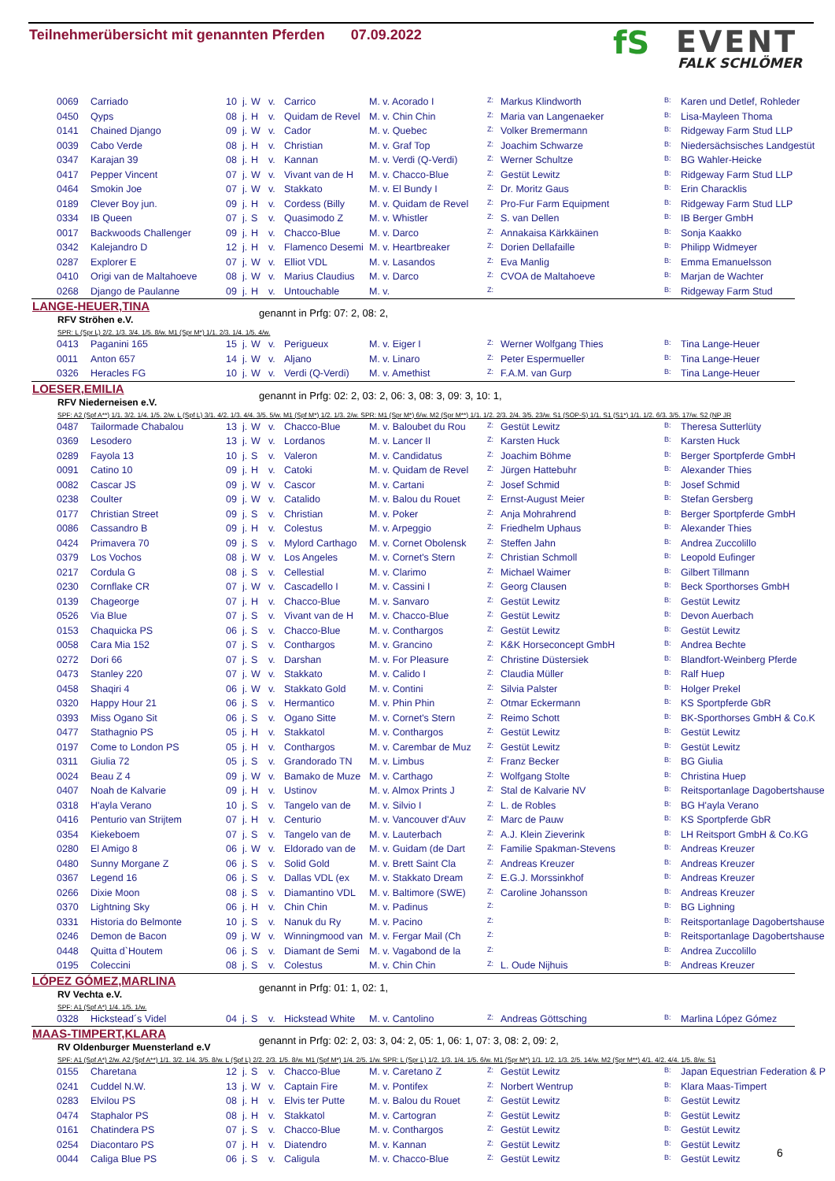Teilnehmerübersicht mit genannten Pferden 07.09.2022
fS
EVENT
FALK SCHLÖMER
| 0069 | Carriado | 10 | j. | W | v. | Carrico | M. v. Acorado I | Z: | Markus Klindworth | B: | Karen und Detlef, Rohleder |
| 0450 | Qyps | 08 | j. | H | v. | Quidam de Revel | M. v. Chin Chin | Z: | Maria van Langenaeker | B: | Lisa-Mayleen Thoma |
| 0141 | Chained Django | 09 | j. | W | v. | Cador | M. v. Quebec | Z: | Volker Bremermann | B: | Ridgeway Farm Stud LLP |
| 0039 | Cabo Verde | 08 | j. | H | v. | Christian | M. v. Graf Top | Z: | Joachim Schwarze | B: | Niedersächsisches Landgestüt |
| 0347 | Karajan 39 | 08 | j. | H | v. | Kannan | M. v. Verdi (Q-Verdi) | Z: | Werner Schultze | B: | BG Wahler-Heicke |
| 0417 | Pepper Vincent | 07 | j. | W | v. | Vivant van de H | M. v. Chacco-Blue | Z: | Gestüt Lewitz | B: | Ridgeway Farm Stud LLP |
| 0464 | Smokin Joe | 07 | j. | W | v. | Stakkato | M. v. El Bundy I | Z: | Dr. Moritz Gaus | B: | Erin Characklis |
| 0189 | Clever Boy jun. | 09 | j. | H | v. | Cordess (Billy | M. v. Quidam de Revel | Z: | Pro-Fur Farm Equipment | B: | Ridgeway Farm Stud LLP |
| 0334 | IB Queen | 07 | j. | S | v. | Quasimodo Z | M. v. Whistler | Z: | S. van Dellen | B: | IB Berger GmbH |
| 0017 | Backwoods Challenger | 09 | j. | H | v. | Chacco-Blue | M. v. Darco | Z: | Annakaisa Kärkkäinen | B: | Sonja Kaakko |
| 0342 | Kalejandro D | 12 | j. | H | v. | Flamenco Desemi | M. v. Heartbreaker | Z: | Dorien Dellafaille | B: | Philipp Widmeyer |
| 0287 | Explorer E | 07 | j. | W | v. | Elliot VDL | M. v. Lasandos | Z: | Eva Manlig | B: | Emma Emanuelsson |
| 0410 | Origi van de Maltahoeve | 08 | j. | W | v. | Marius Claudius | M. v. Darco | Z: | CVOA de Maltahoeve | B: | Marjan de Wachter |
| 0268 | Django de Paulanne | 09 | j. | H | v. | Untouchable | M. v. | Z: | | B: | Ridgeway Farm Stud |
LANGE-HEUER,TINA
genannt in Prfg: 07: 2, 08: 2,
RFV Ströhen e.V.
SPR: L (Spr L) 2/2. 1/3. 3/4. 1/5. 8/w. M1 (Spr M*) 1/1. 2/3. 1/4. 1/5. 4/w.
| 0413 | Paganini 165 | 15 | j. | W | v. | Perigueux | M. v. Eiger I | Z: | Werner Wolfgang Thies | B: | Tina Lange-Heuer |
| 0011 | Anton 657 | 14 | j. | W | v. | Aljano | M. v. Linaro | Z: | Peter Espermueller | B: | Tina Lange-Heuer |
| 0326 | Heracles FG | 10 | j. | W | v. | Verdi (Q-Verdi) | M. v. Amethist | Z: | F.A.M. van Gurp | B: | Tina Lange-Heuer |
LOESER,EMILIA
genannt in Prfg: 02: 2, 03: 2, 06: 3, 08: 3, 09: 3, 10: 1,
RFV Niederneisen e.V.
SPF: A2 (Spf A**) 1/1. 3/2. 1/4. 1/5. 2/w. L (Spf L) 3/1. 4/2. 1/3. 4/4. 3/5. 5/w. M1 (Spf M*) 1/2. 1/3. 2/w. SPR: M1 (Spr M*) 6/w. M2 (Spr M**) 1/1. 1/2. 2/3. 2/4. 3/5. 23/w. S1 (SOP-S) 1/1. S1 (S1*) 1/1. 1/2. 6/3. 3/5. 17/w. S2 (NP JR
| 0487 | Tailormade Chabalou | 13 | j. | W | v. | Chacco-Blue | M. v. Baloubet du Rou | Z: | Gestüt Lewitz | B: | Theresa Sutterlüty |
| 0369 | Lesodero | 13 | j. | W | v. | Lordanos | M. v. Lancer II | Z: | Karsten Huck | B: | Karsten Huck |
| 0289 | Fayola 13 | 10 | j. | S | v. | Valeron | M. v. Candidatus | Z: | Joachim Böhme | B: | Berger Sportpferde GmbH |
| 0091 | Catino 10 | 09 | j. | H | v. | Catoki | M. v. Quidam de Revel | Z: | Jürgen Hattebuhr | B: | Alexander Thies |
| 0082 | Cascar JS | 09 | j. | W | v. | Cascor | M. v. Cartani | Z: | Josef Schmid | B: | Josef Schmid |
| 0238 | Coulter | 09 | j. | W | v. | Catalido | M. v. Balou du Rouet | Z: | Ernst-August Meier | B: | Stefan Gersberg |
| 0177 | Christian Street | 09 | j. | S | v. | Christian | M. v. Poker | Z: | Anja Mohrahrend | B: | Berger Sportpferde GmbH |
| 0086 | Cassandro B | 09 | j. | H | v. | Colestus | M. v. Arpeggio | Z: | Friedhelm Uphaus | B: | Alexander Thies |
| 0424 | Primavera 70 | 09 | j. | S | v. | Mylord Carthago | M. v. Cornet Obolensk | Z: | Steffen Jahn | B: | Andrea Zuccolillo |
| 0379 | Los Vochos | 08 | j. | W | v. | Los Angeles | M. v. Cornet's Stern | Z: | Christian Schmoll | B: | Leopold Eufinger |
| 0217 | Cordula G | 08 | j. | S | v. | Cellestial | M. v. Clarimo | Z: | Michael Waimer | B: | Gilbert Tillmann |
| 0230 | Cornflake CR | 07 | j. | W | v. | Cascadello I | M. v. Cassini I | Z: | Georg Clausen | B: | Beck Sporthorses GmbH |
| 0139 | Chageorge | 07 | j. | H | v. | Chacco-Blue | M. v. Sanvaro | Z: | Gestüt Lewitz | B: | Gestüt Lewitz |
| 0526 | Via Blue | 07 | j. | S | v. | Vivant van de H | M. v. Chacco-Blue | Z: | Gestüt Lewitz | B: | Devon Auerbach |
| 0153 | Chaquicka PS | 06 | j. | S | v. | Chacco-Blue | M. v. Conthargos | Z: | Gestüt Lewitz | B: | Gestüt Lewitz |
| 0058 | Cara Mia 152 | 07 | j. | S | v. | Conthargos | M. v. Grancino | Z: | K&K Horseconcept GmbH | B: | Andrea Bechte |
| 0272 | Dori 66 | 07 | j. | S | v. | Darshan | M. v. For Pleasure | Z: | Christine Düstersiek | B: | Blandfort-Weinberg Pferde |
| 0473 | Stanley 220 | 07 | j. | W | v. | Stakkato | M. v. Calido I | Z: | Claudia Müller | B: | Ralf Huep |
| 0458 | Shaqiri 4 | 06 | j. | W | v. | Stakkato Gold | M. v. Contini | Z: | Silvia Palster | B: | Holger Prekel |
| 0320 | Happy Hour 21 | 06 | j. | S | v. | Hermantico | M. v. Phin Phin | Z: | Otmar Eckermann | B: | KS Sportpferde GbR |
| 0393 | Miss Ogano Sit | 06 | j. | S | v. | Ogano Sitte | M. v. Cornet's Stern | Z: | Reimo Schott | B: | BK-Sporthorses GmbH & Co.K |
| 0477 | Stathagnio PS | 05 | j. | H | v. | Stakkatol | M. v. Conthargos | Z: | Gestüt Lewitz | B: | Gestüt Lewitz |
| 0197 | Come to London PS | 05 | j. | H | v. | Conthargos | M. v. Carembar de Muz | Z: | Gestüt Lewitz | B: | Gestüt Lewitz |
| 0311 | Giulia 72 | 05 | j. | S | v. | Grandorado TN | M. v. Limbus | Z: | Franz Becker | B: | BG Giulia |
| 0024 | Beau Z 4 | 09 | j. | W | v. | Bamako de Muze | M. v. Carthago | Z: | Wolfgang Stolte | B: | Christina Huep |
| 0407 | Noah de Kalvarie | 09 | j. | H | v. | Ustinov | M. v. Almox Prints J | Z: | Stal de Kalvarie NV | B: | Reitsportanlage Dagobertshause |
| 0318 | H'ayla Verano | 10 | j. | S | v. | Tangelo van de | M. v. Silvio I | Z: | L. de Robles | B: | BG H'ayla Verano |
| 0416 | Penturio van Strijtem | 07 | j. | H | v. | Centurio | M. v. Vancouver d'Auv | Z: | Marc de Pauw | B: | KS Sportpferde GbR |
| 0354 | Kiekeboem | 07 | j. | S | v. | Tangelo van de | M. v. Lauterbach | Z: | A.J. Klein Zieverink | B: | LH Reitsport GmbH & Co.KG |
| 0280 | El Amigo 8 | 06 | j. | W | v. | Eldorado van de | M. v. Guidam (de Dart | Z: | Familie Spakman-Stevens | B: | Andreas Kreuzer |
| 0480 | Sunny Morgane Z | 06 | j. | S | v. | Solid Gold | M. v. Brett Saint Cla | Z: | Andreas Kreuzer | B: | Andreas Kreuzer |
| 0367 | Legend 16 | 06 | j. | S | v. | Dallas VDL (ex | M. v. Stakkato Dream | Z: | E.G.J. Morssinkhof | B: | Andreas Kreuzer |
| 0266 | Dixie Moon | 08 | j. | S | v. | Diamantino VDL | M. v. Baltimore (SWE) | Z: | Caroline Johansson | B: | Andreas Kreuzer |
| 0370 | Lightning Sky | 06 | j. | H | v. | Chin Chin | M. v. Padinus | Z: | | B: | BG Lighning |
| 0331 | Historia do Belmonte | 10 | j. | S | v. | Nanuk du Ry | M. v. Pacino | Z: | | B: | Reitsportanlage Dagobertshause |
| 0246 | Demon de Bacon | 09 | j. | W | v. | Winningmood van | M. v. Fergar Mail (Ch | Z: | | B: | Reitsportanlage Dagobertshause |
| 0448 | Quitta d`Houtem | 06 | j. | S | v. | Diamant de Semi | M. v. Vagabond de la | Z: | | B: | Andrea Zuccolillo |
| 0195 | Coleccini | 08 | j. | S | v. | Colestus | M. v. Chin Chin | Z: | L. Oude Nijhuis | B: | Andreas Kreuzer |
LÓPEZ GÓMEZ,MARLINA
genannt in Prfg: 01: 1, 02: 1,
RV Vechta e.V.
SPF: A1 (Spf A*) 1/4. 1/5. 1/w.
| 0328 | Hickstead´s Videl | 04 | j. | S | v. | Hickstead White | M. v. Cantolino | Z: | Andreas Göttsching | B: | Marlina López Gómez |
MAAS-TIMPERT,KLARA
genannt in Prfg: 02: 2, 03: 3, 04: 2, 05: 1, 06: 1, 07: 3, 08: 2, 09: 2,
RV Oldenburger Muensterland e.V
SPF: A1 (Spf A*) 2/w. A2 (Spf A**) 1/1. 3/2. 1/4. 3/5. 8/w. L (Spf L) 2/2. 2/3. 1/5. 8/w. M1 (Spf M*) 1/4. 2/5. 1/w. SPR: L (Spr L) 1/2. 1/3. 1/4. 1/5. 6/w. M1 (Spr M*) 1/1. 1/2. 1/3. 2/5. 14/w. M2 (Spr M**) 4/1. 4/2. 4/4. 1/5. 8/w. S1
| 0155 | Charetana | 12 | j. | S | v. | Chacco-Blue | M. v. Caretano Z | Z: | Gestüt Lewitz | B: | Japan Equestrian Federation & P |
| 0241 | Cuddel N.W. | 13 | j. | W | v. | Captain Fire | M. v. Pontifex | Z: | Norbert Wentrup | B: | Klara Maas-Timpert |
| 0283 | Elvilou PS | 08 | j. | H | v. | Elvis ter Putte | M. v. Balou du Rouet | Z: | Gestüt Lewitz | B: | Gestüt Lewitz |
| 0474 | Staphalor PS | 08 | j. | H | v. | Stakkatol | M. v. Cartogran | Z: | Gestüt Lewitz | B: | Gestüt Lewitz |
| 0161 | Chatindera PS | 07 | j. | S | v. | Chacco-Blue | M. v. Conthargos | Z: | Gestüt Lewitz | B: | Gestüt Lewitz |
| 0254 | Diacontaro PS | 07 | j. | H | v. | Diatendro | M. v. Kannan | Z: | Gestüt Lewitz | B: | Gestüt Lewitz |
| 0044 | Caliga Blue PS | 06 | j. | S | v. | Caligula | M. v. Chacco-Blue | Z: | Gestüt Lewitz | B: | Gestüt Lewitz |
6